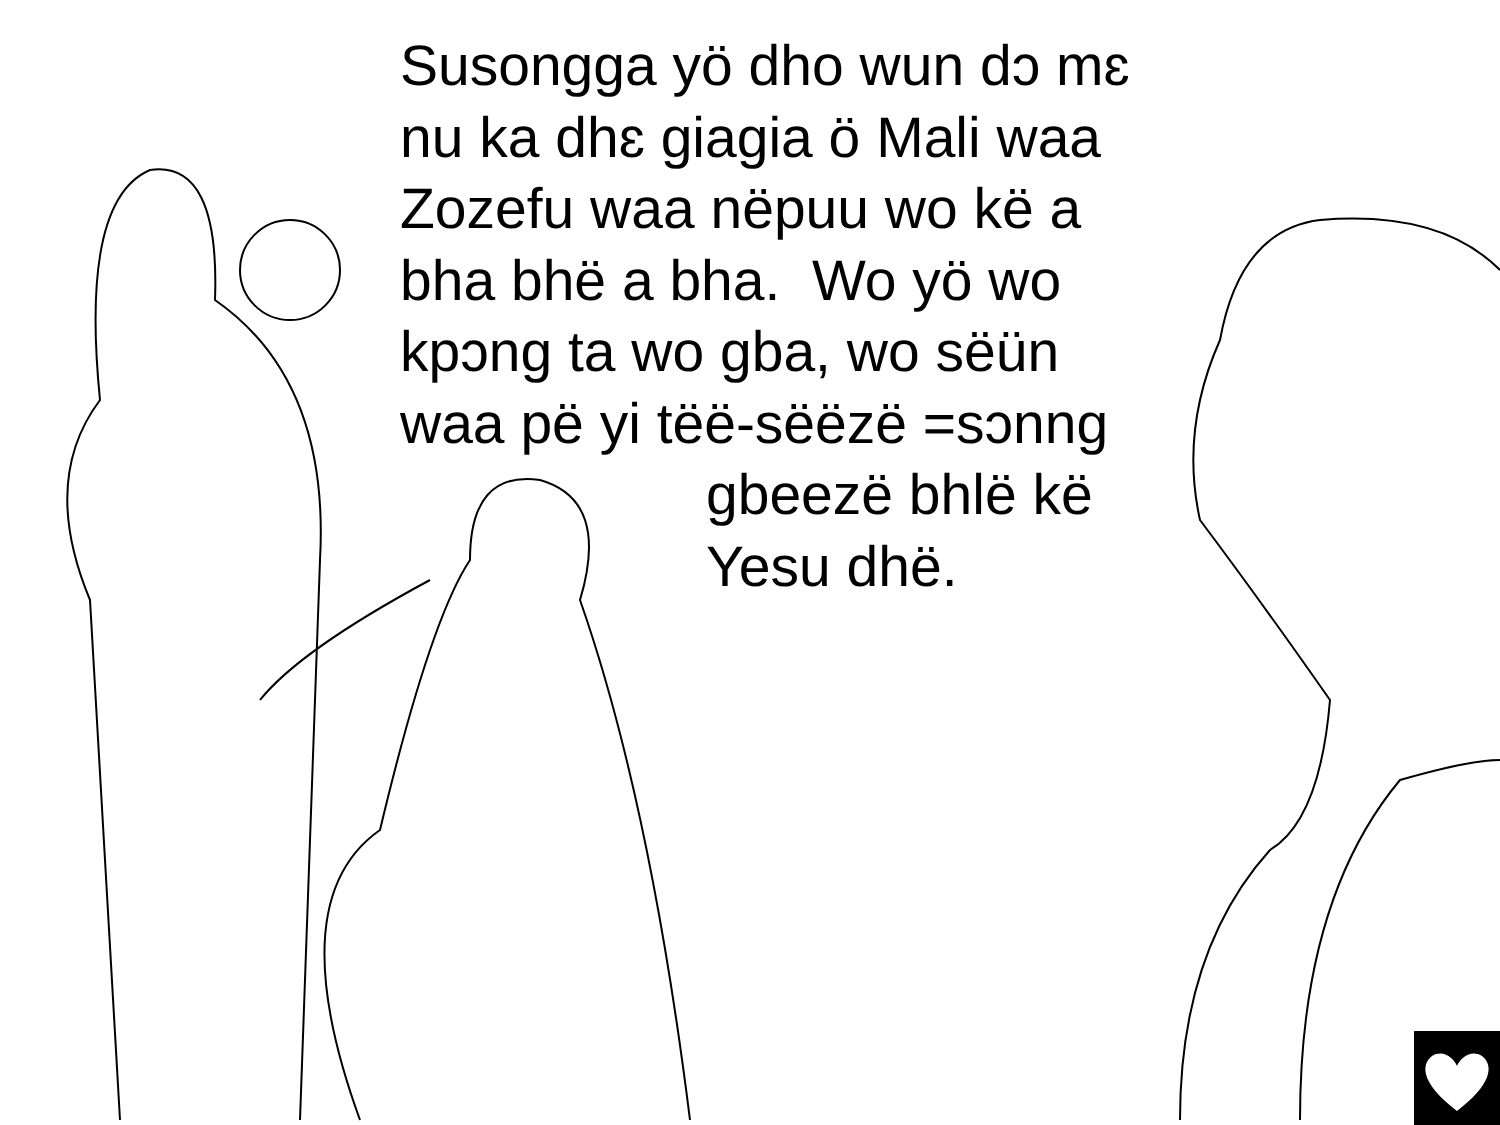Susongga yö dho wun dɔ mɛ
nu ka dhɛ giagia ö Mali waa
Zozefu waa nëpuu wo kë a
bha bhë a bha. Wo yö wo
kpɔng ta wo gba, wo sëün
waa pë yi tëë-sëëzë =sɔnng
gbeezë bhlë kë
Yesu dhë.